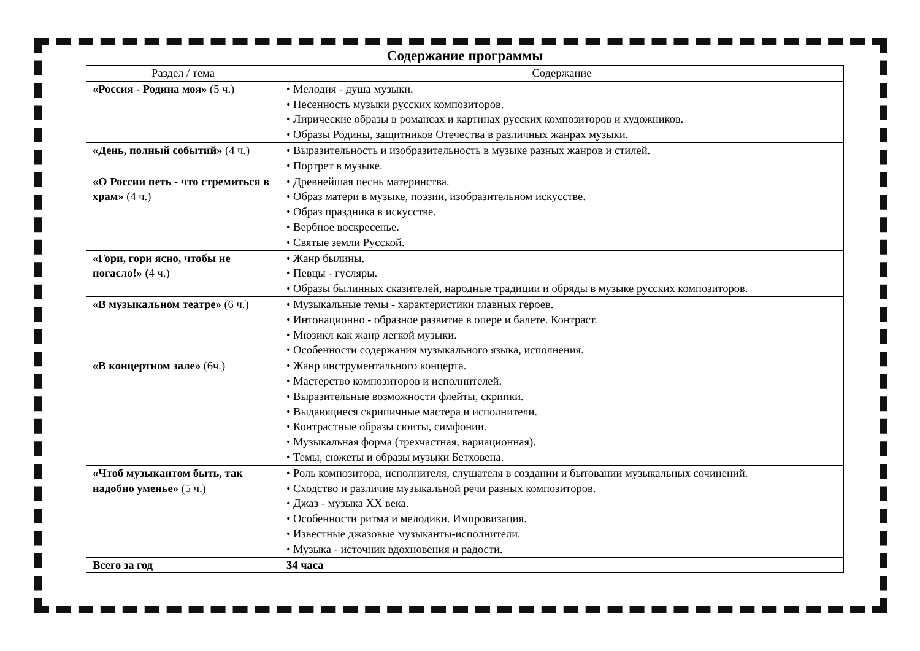Содержание программы
| Раздел / тема | Содержание |
| --- | --- |
| «Россия - Родина моя» (5 ч.) | • Мелодия - душа музыки. • Песенность музыки русских композиторов. • Лирические образы в романсах и картинах русских композиторов и художников. • Образы Родины, защитников Отечества в различных жанрах музыки. |
| «День, полный событий» (4 ч.) | • Выразительность и изобразительность в музыке разных жанров и стилей. • Портрет в музыке. |
| «О России петь - что стремиться в храм» (4 ч.) | • Древнейшая песнь материнства. • Образ матери в музыке, поэзии, изобразительном искусстве. • Образ праздника в искусстве. • Вербное воскресенье. • Святые земли Русской. |
| «Гори, гори ясно, чтобы не погасло!» ( 4 ч.) | • Жанр былины. • Певцы - гусляры. • Образы былинных сказителей, народные традиции и обряды в музыке русских композиторов. |
| «В музыкальном театре» (6 ч.) | • Музыкальные темы - характеристики главных героев. • Интонационно - образное развитие в опере и балете. Контраст. • Мюзикл как жанр легкой музыки. • Особенности содержания музыкального языка, исполнения. |
| «В концертном зале» (6ч.) | • Жанр инструментального концерта. • Мастерство композиторов и исполнителей. • Выразительные возможности флейты, скрипки. • Выдающиеся скрипичные мастера и исполнители. • Контрастные образы сюиты, симфонии. • Музыкальная форма (трехчастная, вариационная). • Темы, сюжеты и образы музыки Бетховена. |
| «Чтоб музыкантом быть, так надобно уменье» (5 ч.) | • Роль композитора, исполнителя, слушателя в создании и бытовании музыкальных сочинений. • Сходство и различие музыкальной речи разных композиторов. • Джаз - музыка XX века. • Особенности ритма и мелодики. Импровизация. • Известные джазовые музыканты-исполнители. • Музыка - источник вдохновения и радости. |
| Всего за год | 34 часа |